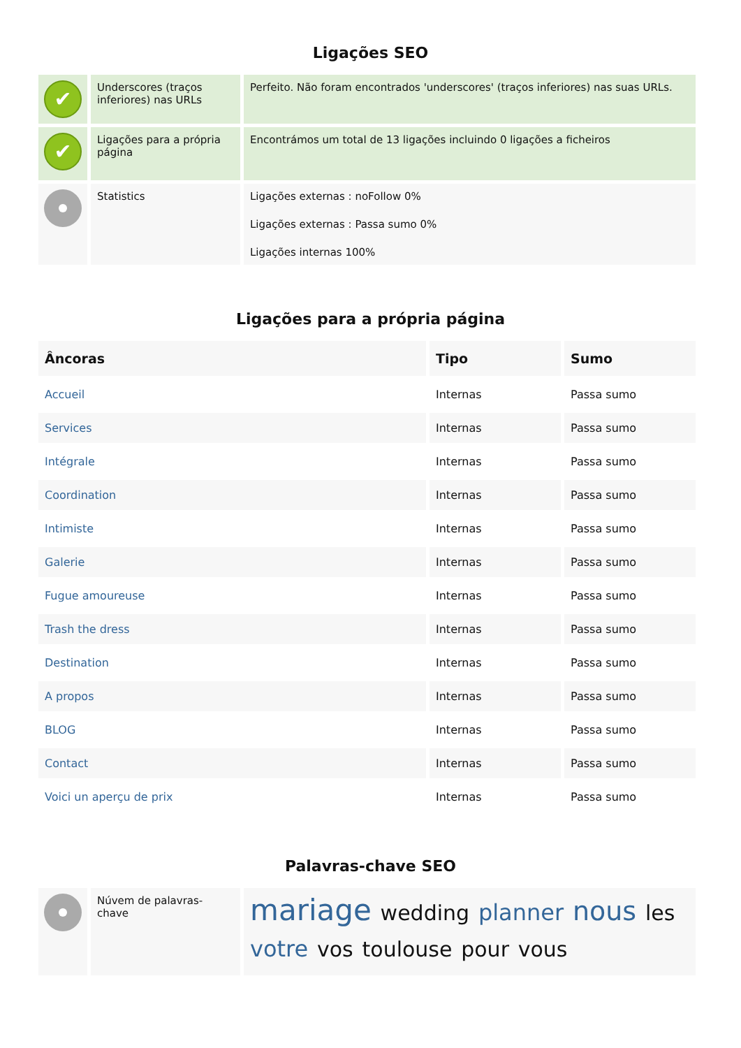Ligações SEO
| ✔ | Underscores (traços inferiores) nas URLs | Perfeito. Não foram encontrados 'underscores' (traços inferiores) nas suas URLs. |
| ✔ | Ligações para a própria página | Encontrámos um total de 13 ligações incluindo 0 ligações a ficheiros |
| | Statistics | Ligações externas : noFollow 0% Ligações externas : Passa sumo 0% Ligações internas 100% |
Ligações para a própria página
| Âncoras | Tipo | Sumo |
| --- | --- | --- |
| Accueil | Internas | Passa sumo |
| Services | Internas | Passa sumo |
| Intégrale | Internas | Passa sumo |
| Coordination | Internas | Passa sumo |
| Intimiste | Internas | Passa sumo |
| Galerie | Internas | Passa sumo |
| Fugue amoureuse | Internas | Passa sumo |
| Trash the dress | Internas | Passa sumo |
| Destination | Internas | Passa sumo |
| A propos | Internas | Passa sumo |
| BLOG | Internas | Passa sumo |
| Contact | Internas | Passa sumo |
| Voici un aperçu de prix | Internas | Passa sumo |
Palavras-chave SEO
| | Núvem de palavras-chave | mariage wedding planner nous les votre vos toulouse pour vous |